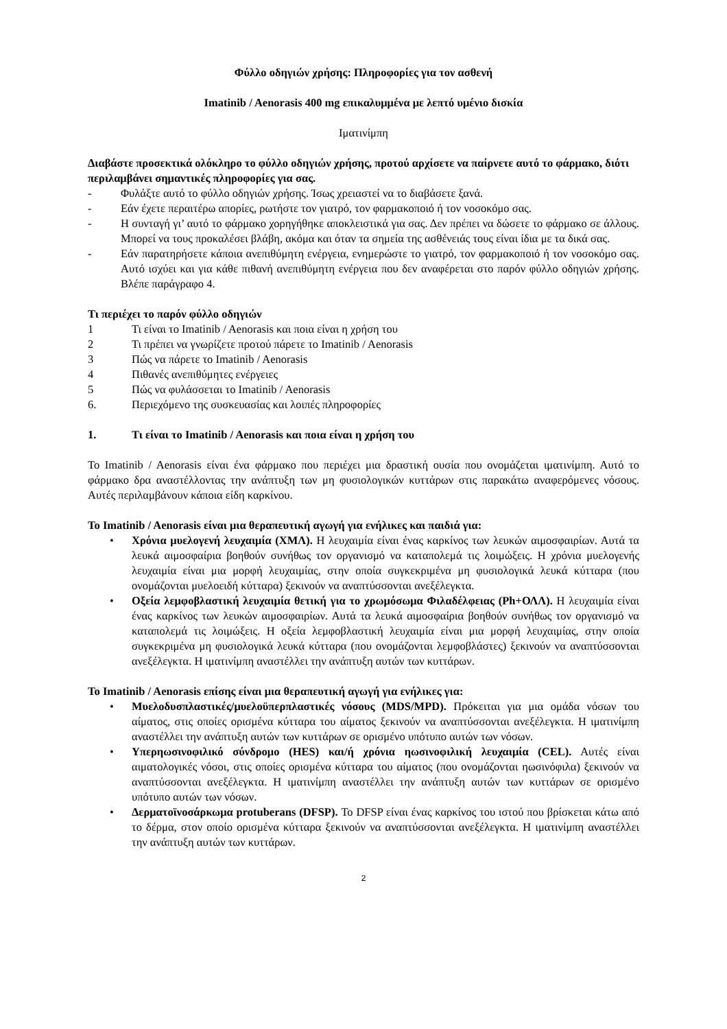Φύλλο οδηγιών χρήσης: Πληροφορίες για τον ασθενή
Imatinib / Aenorasis 400 mg επικαλυμμένα με λεπτό υμένιο δισκία
Ιματινίμπη
Διαβάστε προσεκτικά ολόκληρο το φύλλο οδηγιών χρήσης, προτού αρχίσετε να παίρνετε αυτό το φάρμακο, διότι περιλαμβάνει σημαντικές πληροφορίες για σας.
- Φυλάξτε αυτό το φύλλο οδηγιών χρήσης. Ίσως χρειαστεί να το διαβάσετε ξανά.
- Εάν έχετε περαιτέρω απορίες, ρωτήστε τον γιατρό, τον φαρμακοποιό ή τον νοσοκόμο σας.
- Η συνταγή γι’ αυτό το φάρμακο χορηγήθηκε αποκλειστικά για σας. Δεν πρέπει να δώσετε το φάρμακο σε άλλους. Μπορεί να τους προκαλέσει βλάβη, ακόμα και όταν τα σημεία της ασθένειάς τους είναι ίδια με τα δικά σας.
- Εάν παρατηρήσετε κάποια ανεπιθύμητη ενέργεια, ενημερώστε το γιατρό, τον φαρμακοποιό ή τον νοσοκόμο σας. Αυτό ισχύει και για κάθε πιθανή ανεπιθύμητη ενέργεια που δεν αναφέρεται στο παρόν φύλλο οδηγιών χρήσης. Βλέπε παράγραφο 4.
Τι περιέχει το παρόν φύλλο οδηγιών
1 Τι είναι το Imatinib / Aenorasis και ποια είναι η χρήση του
2 Τι πρέπει να γνωρίζετε προτού πάρετε το Imatinib / Aenorasis
3 Πώς να πάρετε το Imatinib / Aenorasis
4 Πιθανές ανεπιθύμητες ενέργειες
5 Πώς να φυλάσσεται το Imatinib / Aenorasis
6. Περιεχόμενο της συσκευασίας και λοιπές πληροφορίες
1. Τι είναι το Imatinib / Aenorasis και ποια είναι η χρήση του
Το Imatinib / Aenorasis είναι ένα φάρμακο που περιέχει μια δραστική ουσία που ονομάζεται ιματινίμπη. Αυτό το φάρμακο δρα αναστέλλοντας την ανάπτυξη των μη φυσιολογικών κυττάρων στις παρακάτω αναφερόμενες νόσους. Αυτές περιλαμβάνουν κάποια είδη καρκίνου.
Το Imatinib / Aenorasis είναι μια θεραπευτική αγωγή για ενήλικες και παιδιά για:
• Χρόνια μυελογενή λευχαιμία (ΧΜΛ). Η λευχαιμία είναι ένας καρκίνος των λευκών αιμοσφαιρίων. Αυτά τα λευκά αιμοσφαίρια βοηθούν συνήθως τον οργανισμό να καταπολεμά τις λοιμώξεις. Η χρόνια μυελογενής λευχαιμία είναι μια μορφή λευχαιμίας, στην οποία συγκεκριμένα μη φυσιολογικά λευκά κύτταρα (που ονομάζονται μυελοειδή κύτταρα) ξεκινούν να αναπτύσσονται ανεξέλεγκτα.
• Οξεία λεμφοβλαστική λευχαιμία θετική για το χρωμόσωμα Φιλαδέλφειας (Ph+ΟΛΛ). Η λευχαιμία είναι ένας καρκίνος των λευκών αιμοσφαιρίων. Αυτά τα λευκά αιμοσφαίρια βοηθούν συνήθως τον οργανισμό να καταπολεμά τις λοιμώξεις. Η οξεία λεμφοβλαστική λευχαιμία είναι μια μορφή λευχαιμίας, στην οποία συγκεκριμένα μη φυσιολογικά λευκά κύτταρα (που ονομάζονται λεμφοβλάστες) ξεκινούν να αναπτύσσονται ανεξέλεγκτα. Η ιματινίμπη αναστέλλει την ανάπτυξη αυτών των κυττάρων.
Το Imatinib / Aenorasis επίσης είναι μια θεραπευτική αγωγή για ενήλικες για:
• Μυελοδυσπλαστικές/μυελοϋπερπλαστικές νόσους (MDS/MPD). Πρόκειται για μια ομάδα νόσων του αίματος, στις οποίες ορισμένα κύτταρα του αίματος ξεκινούν να αναπτύσσονται ανεξέλεγκτα. Η ιματινίμπη αναστέλλει την ανάπτυξη αυτών των κυττάρων σε ορισμένο υπότυπο αυτών των νόσων.
• Υπερηωσινοφιλικό σύνδρομο (HES) και/ή χρόνια ηωσινοφιλική λευχαιμία (CEL). Αυτές είναι αιματολογικές νόσοι, στις οποίες ορισμένα κύτταρα του αίματος (που ονομάζονται ηωσινόφιλα) ξεκινούν να αναπτύσσονται ανεξέλεγκτα. Η ιματινίμπη αναστέλλει την ανάπτυξη αυτών των κυττάρων σε ορισμένο υπότυπο αυτών των νόσων.
• Δερματοϊνοσάρκωμα protuberans (DFSP). Το DFSP είναι ένας καρκίνος του ιστού που βρίσκεται κάτω από το δέρμα, στον οποίο ορισμένα κύτταρα ξεκινούν να αναπτύσσονται ανεξέλεγκτα. Η ιματινίμπη αναστέλλει την ανάπτυξη αυτών των κυττάρων.
2